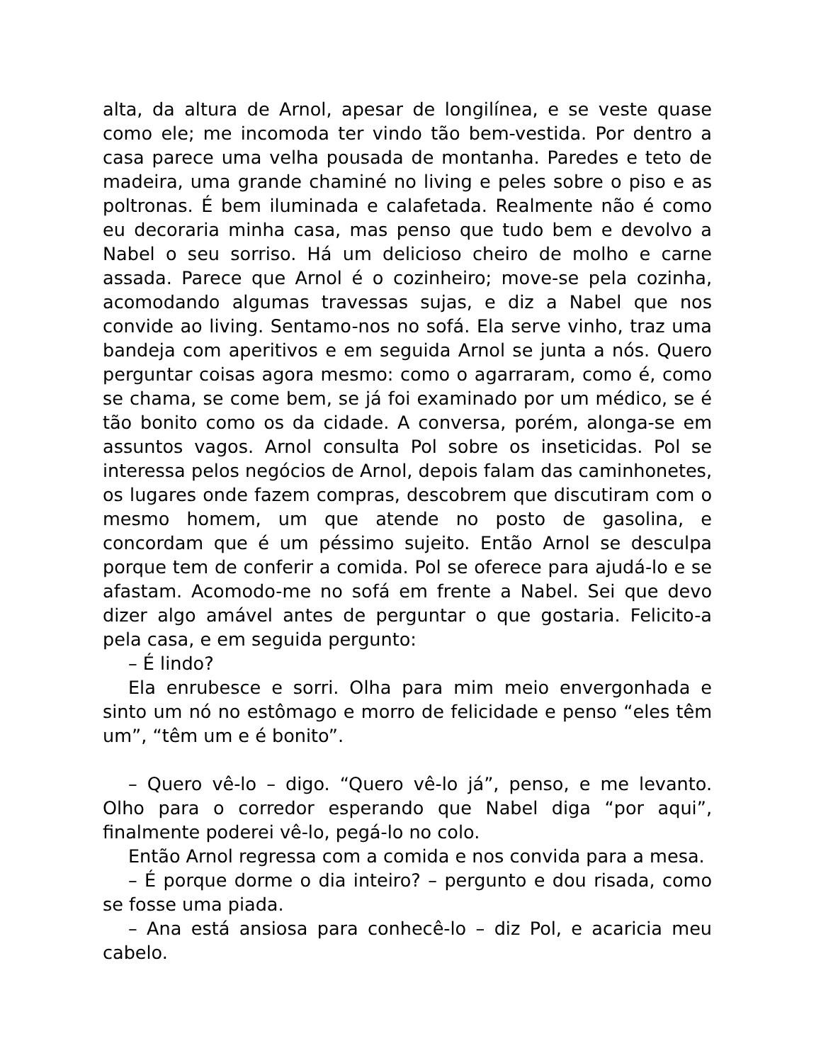alta, da altura de Arnol, apesar de longilínea, e se veste quase como ele; me incomoda ter vindo tão bem-vestida. Por dentro a casa parece uma velha pousada de montanha. Paredes e teto de madeira, uma grande chaminé no living e peles sobre o piso e as poltronas. É bem iluminada e calafetada. Realmente não é como eu decoraria minha casa, mas penso que tudo bem e devolvo a Nabel o seu sorriso. Há um delicioso cheiro de molho e carne assada. Parece que Arnol é o cozinheiro; move-se pela cozinha, acomodando algumas travessas sujas, e diz a Nabel que nos convide ao living. Sentamo-nos no sofá. Ela serve vinho, traz uma bandeja com aperitivos e em seguida Arnol se junta a nós. Quero perguntar coisas agora mesmo: como o agarraram, como é, como se chama, se come bem, se já foi examinado por um médico, se é tão bonito como os da cidade. A conversa, porém, alonga-se em assuntos vagos. Arnol consulta Pol sobre os inseticidas. Pol se interessa pelos negócios de Arnol, depois falam das caminhonetes, os lugares onde fazem compras, descobrem que discutiram com o mesmo homem, um que atende no posto de gasolina, e concordam que é um péssimo sujeito. Então Arnol se desculpa porque tem de conferir a comida. Pol se oferece para ajudá-lo e se afastam. Acomodo-me no sofá em frente a Nabel. Sei que devo dizer algo amável antes de perguntar o que gostaria. Felicito-a pela casa, e em seguida pergunto:
– É lindo?
Ela enrubesce e sorri. Olha para mim meio envergonhada e sinto um nó no estômago e morro de felicidade e penso “eles têm um”, “têm um e é bonito”.
– Quero vê-lo – digo. “Quero vê-lo já”, penso, e me levanto. Olho para o corredor esperando que Nabel diga “por aqui”, finalmente poderei vê-lo, pegá-lo no colo.
Então Arnol regressa com a comida e nos convida para a mesa.
– É porque dorme o dia inteiro? – pergunto e dou risada, como se fosse uma piada.
– Ana está ansiosa para conhecê-lo – diz Pol, e acaricia meu cabelo.